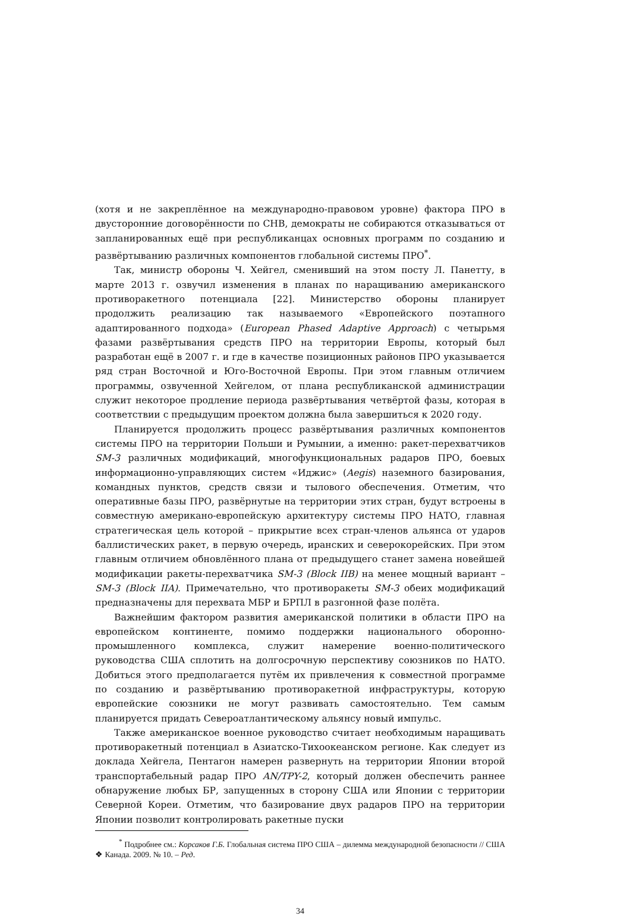(хотя и не закреплённое на международно-правовом уровне) фактора ПРО в двусторонние договорённости по СНВ, демократы не собираются отказываться от запланированных ещё при республиканцах основных программ по созданию и развёртыванию различных компонентов глобальной системы ПРО<sup>*</sup>.
Так, министр обороны Ч. Хейгел, сменивший на этом посту Л. Панетту, в марте 2013 г. озвучил изменения в планах по наращиванию американского противоракетного потенциала [22]. Министерство обороны планирует продолжить реализацию так называемого «Европейского поэтапного адаптированного подхода» (European Phased Adaptive Approach) с четырьмя фазами развёртывания средств ПРО на территории Европы, который был разработан ещё в 2007 г. и где в качестве позиционных районов ПРО указывается ряд стран Восточной и Юго-Восточной Европы. При этом главным отличием программы, озвученной Хейгелом, от плана республиканской администрации служит некоторое продление периода развёртывания четвёртой фазы, которая в соответствии с предыдущим проектом должна была завершиться к 2020 году.
Планируется продолжить процесс развёртывания различных компонентов системы ПРО на территории Польши и Румынии, а именно: ракет-перехватчиков SM-3 различных модификаций, многофункциональных радаров ПРО, боевых информационно-управляющих систем «Иджис» (Aegis) наземного базирования, командных пунктов, средств связи и тылового обеспечения. Отметим, что оперативные базы ПРО, развёрнутые на территории этих стран, будут встроены в совместную американо-европейскую архитектуру системы ПРО НАТО, главная стратегическая цель которой – прикрытие всех стран-членов альянса от ударов баллистических ракет, в первую очередь, иранских и северокорейских. При этом главным отличием обновлённого плана от предыдущего станет замена новейшей модификации ракеты-перехватчика SM-3 (Block IIB) на менее мощный вариант – SM-3 (Block IIA). Примечательно, что противоракеты SM-3 обеих модификаций предназначены для перехвата МБР и БРПЛ в разгонной фазе полёта.
Важнейшим фактором развития американской политики в области ПРО на европейском континенте, помимо поддержки национального оборонно-промышленного комплекса, служит намерение военно-политического руководства США сплотить на долгосрочную перспективу союзников по НАТО. Добиться этого предполагается путём их привлечения к совместной программе по созданию и развёртыванию противоракетной инфраструктуры, которую европейские союзники не могут развивать самостоятельно. Тем самым планируется придать Североатлантическому альянсу новый импульс.
Также американское военное руководство считает необходимым наращивать противоракетный потенциал в Азиатско-Тихоокеанском регионе. Как следует из доклада Хейгела, Пентагон намерен развернуть на территории Японии второй транспортабельный радар ПРО AN/TPY-2, который должен обеспечить раннее обнаружение любых БР, запущенных в сторону США или Японии с территории Северной Кореи. Отметим, что базирование двух радаров ПРО на территории Японии позволит контролировать ракетные пуски
<sup>*</sup> Подробнее см.: Корсаков Г.Б. Глобальная система ПРО США – дилемма международной безопасности // США ❖ Канада. 2009. № 10. – Ред.
34